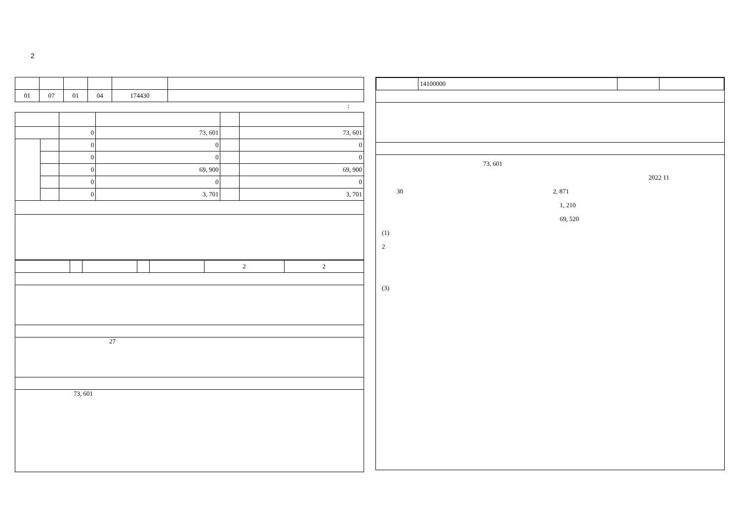2
| 01 | 07 | 01 | 04 | 174430 | |
:
| | | 0 | 73, 601 | | 73, 601 |
| | | 0 | 0 | | 0 |
| | | 0 | 0 | | 0 |
| | | 0 | 69, 900 | | 69, 900 |
| | | 0 | 0 | | 0 |
| | | 0 | 3, 701 | | 3, 701 |
| | | | | | 2 | 2 |
27
73, 601
| | 14100000 | | |
73, 601
2022 11
30 2, 871
1, 210
69, 520
(1)
2
(3)